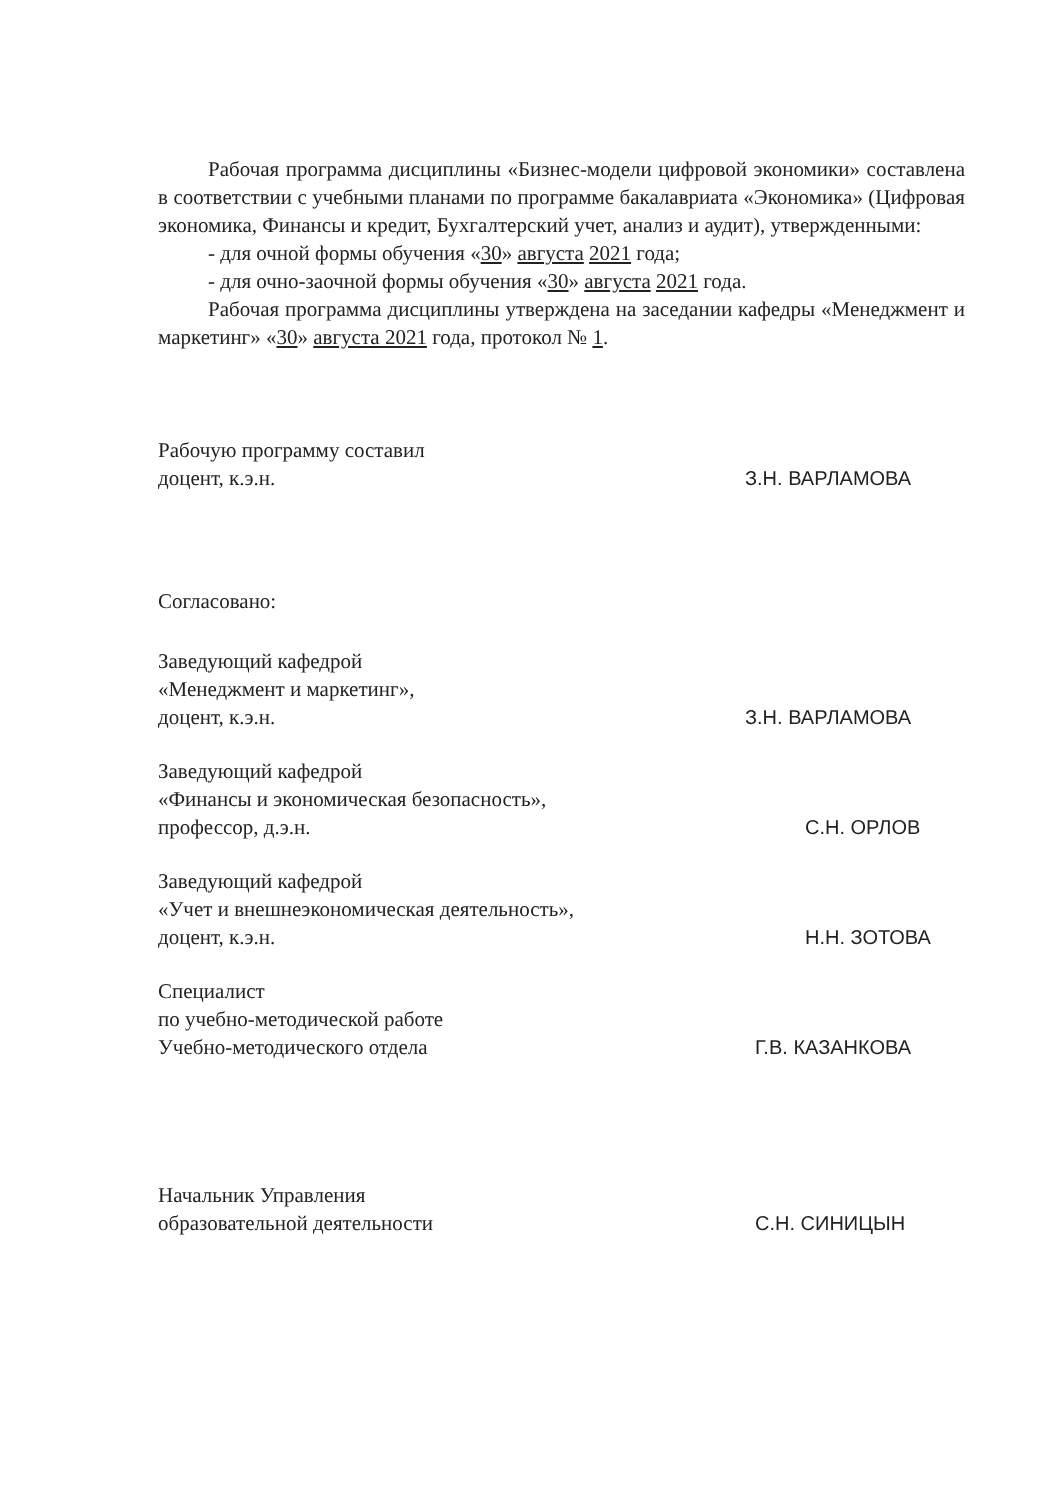Рабочая программа дисциплины «Бизнес-модели цифровой экономики» составлена в соответствии с учебными планами по программе бакалавриата «Экономика» (Цифровая экономика, Финансы и кредит, Бухгалтерский учет, анализ и аудит), утвержденными:
- для очной формы обучения «30» августа 2021 года;
- для очно-заочной формы обучения «30» августа 2021 года.
Рабочая программа дисциплины утверждена на заседании кафедры «Менеджмент и маркетинг» «30» августа 2021 года, протокол № 1.
Рабочую программу составил
доцент, к.э.н.
З.Н. ВАРЛАМОВА
Согласовано:
Заведующий кафедрой
«Менеджмент и маркетинг»,
доцент, к.э.н.
З.Н. ВАРЛАМОВА
Заведующий кафедрой
«Финансы и экономическая безопасность»,
профессор, д.э.н.
С.Н. ОРЛОВ
Заведующий кафедрой
«Учет и внешнеэкономическая деятельность»,
доцент, к.э.н.
Н.Н. ЗОТОВА
Специалист
по учебно-методической работе
Учебно-методического отдела
Г.В. КАЗАНКОВА
Начальник Управления
образовательной деятельности
С.Н. СИНИЦЫН